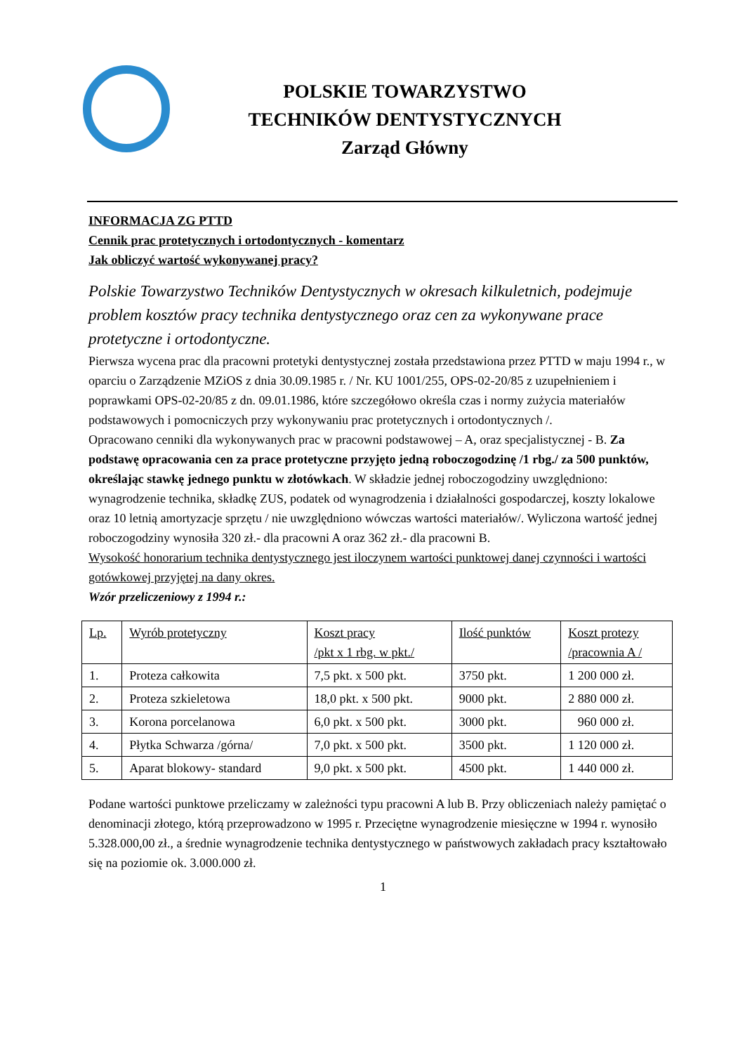POLSKIE TOWARZYSTWO
TECHNIKÓW DENTYSTYCZNYCH
Zarząd Główny
INFORMACJA ZG PTTD
Cennik prac protetycznych i ortodontycznych - komentarz
Jak obliczyć wartość wykonywanej pracy?
Polskie Towarzystwo Techników Dentystycznych w okresach kilkuletnich, podejmuje problem kosztów pracy technika dentystycznego oraz cen za wykonywane prace protetyczne i ortodontyczne.
Pierwsza wycena prac dla pracowni protetyki dentystycznej została przedstawiona przez PTTD w maju 1994 r., w oparciu o Zarządzenie MZiOS z dnia 30.09.1985 r. / Nr. KU 1001/255, OPS-02-20/85 z uzupełnieniem i poprawkami OPS-02-20/85 z dn. 09.01.1986, które szczegółowo określa czas i normy zużycia materiałów podstawowych i pomocniczych przy wykonywaniu prac protetycznych i ortodontycznych /.
Opracowano cenniki dla wykonywanych prac w pracowni podstawowej – A, oraz specjalistycznej - B. Za podstawę opracowania cen za prace protetyczne przyjęto jedną roboczogodzinę /1 rbg./ za 500 punktów, określając stawkę jednego punktu w złotówkach. W składzie jednej roboczogodziny uwzględniono: wynagrodzenie technika, składkę ZUS, podatek od wynagrodzenia i działalności gospodarczej, koszty lokalowe oraz 10 letnią amortyzacje sprzętu / nie uwzględniono wówczas wartości materiałów/. Wyliczona wartość jednej roboczogodziny wynosiła 320 zł.- dla pracowni A oraz 362 zł.- dla pracowni B.
Wysokość honorarium technika dentystycznego jest iloczynem wartości punktowej danej czynności i wartości gotówkowej przyjętej na dany okres.
Wzór przeliczeniowy z 1994 r.:
| Lp. | Wyrób protetyczny | Koszt pracy /pkt x 1 rbg. w pkt./ | Ilość punktów | Koszt protezy /pracownia A / |
| --- | --- | --- | --- | --- |
| 1. | Proteza całkowita | 7,5 pkt. x 500 pkt. | 3750 pkt. | 1 200 000 zł. |
| 2. | Proteza szkieletowa | 18,0 pkt. x 500 pkt. | 9000 pkt. | 2 880 000 zł. |
| 3. | Korona porcelanowa | 6,0 pkt. x 500 pkt. | 3000 pkt. | 960 000 zł. |
| 4. | Płytka Schwarza /górna/ | 7,0 pkt. x 500 pkt. | 3500 pkt. | 1 120 000 zł. |
| 5. | Aparat blokowy- standard | 9,0 pkt. x 500 pkt. | 4500 pkt. | 1 440 000 zł. |
Podane wartości punktowe przeliczamy w zależności typu pracowni A lub B. Przy obliczeniach należy pamiętać o denominacji złotego, którą przeprowadzono w 1995 r. Przeciętne wynagrodzenie miesięczne w 1994 r. wynosiło 5.328.000,00 zł., a średnie wynagrodzenie technika dentystycznego w państwowych zakładach pracy kształtowało się na poziomie ok. 3.000.000 zł.
1